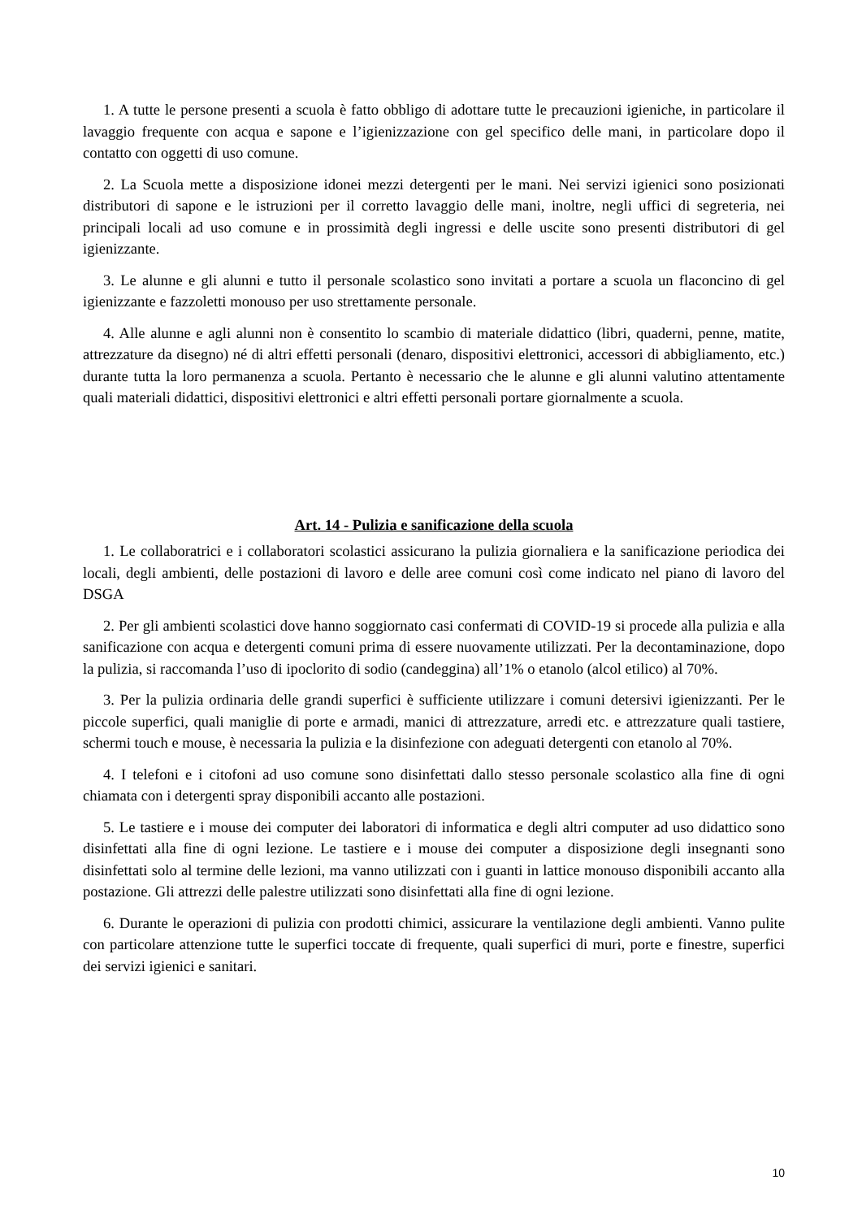1. A tutte le persone presenti a scuola è fatto obbligo di adottare tutte le precauzioni igieniche, in particolare il lavaggio frequente con acqua e sapone e l’igienizzazione con gel specifico delle mani, in particolare dopo il contatto con oggetti di uso comune.
2. La Scuola mette a disposizione idonei mezzi detergenti per le mani. Nei servizi igienici sono posizionati distributori di sapone e le istruzioni per il corretto lavaggio delle mani, inoltre, negli uffici di segreteria, nei principali locali ad uso comune e in prossimità degli ingressi e delle uscite sono presenti distributori di gel igienizzante.
3. Le alunne e gli alunni e tutto il personale scolastico sono invitati a portare a scuola un flaconcino di gel igienizzante e fazzoletti monouso per uso strettamente personale.
4. Alle alunne e agli alunni non è consentito lo scambio di materiale didattico (libri, quaderni, penne, matite, attrezzature da disegno) né di altri effetti personali (denaro, dispositivi elettronici, accessori di abbigliamento, etc.) durante tutta la loro permanenza a scuola. Pertanto è necessario che le alunne e gli alunni valutino attentamente quali materiali didattici, dispositivi elettronici e altri effetti personali portare giornalmente a scuola.
Art. 14 - Pulizia e sanificazione della scuola
1. Le collaboratrici e i collaboratori scolastici assicurano la pulizia giornaliera e la sanificazione periodica dei locali, degli ambienti, delle postazioni di lavoro e delle aree comuni così come indicato nel piano di lavoro del DSGA
2. Per gli ambienti scolastici dove hanno soggiornato casi confermati di COVID-19 si procede alla pulizia e alla sanificazione con acqua e detergenti comuni prima di essere nuovamente utilizzati. Per la decontaminazione, dopo la pulizia, si raccomanda l’uso di ipoclorito di sodio (candeggina) all’1% o etanolo (alcol etilico) al 70%.
3. Per la pulizia ordinaria delle grandi superfici è sufficiente utilizzare i comuni detersivi igienizzanti. Per le piccole superfici, quali maniglie di porte e armadi, manici di attrezzature, arredi etc. e attrezzature quali tastiere, schermi touch e mouse, è necessaria la pulizia e la disinfezione con adeguati detergenti con etanolo al 70%.
4. I telefoni e i citofoni ad uso comune sono disinfettati dallo stesso personale scolastico alla fine di ogni chiamata con i detergenti spray disponibili accanto alle postazioni.
5. Le tastiere e i mouse dei computer dei laboratori di informatica e degli altri computer ad uso didattico sono disinfettati alla fine di ogni lezione. Le tastiere e i mouse dei computer a disposizione degli insegnanti sono disinfettati solo al termine delle lezioni, ma vanno utilizzati con i guanti in lattice monouso disponibili accanto alla postazione. Gli attrezzi delle palestre utilizzati sono disinfettati alla fine di ogni lezione.
6. Durante le operazioni di pulizia con prodotti chimici, assicurare la ventilazione degli ambienti. Vanno pulite con particolare attenzione tutte le superfici toccate di frequente, quali superfici di muri, porte e finestre, superfici dei servizi igienici e sanitari.
10